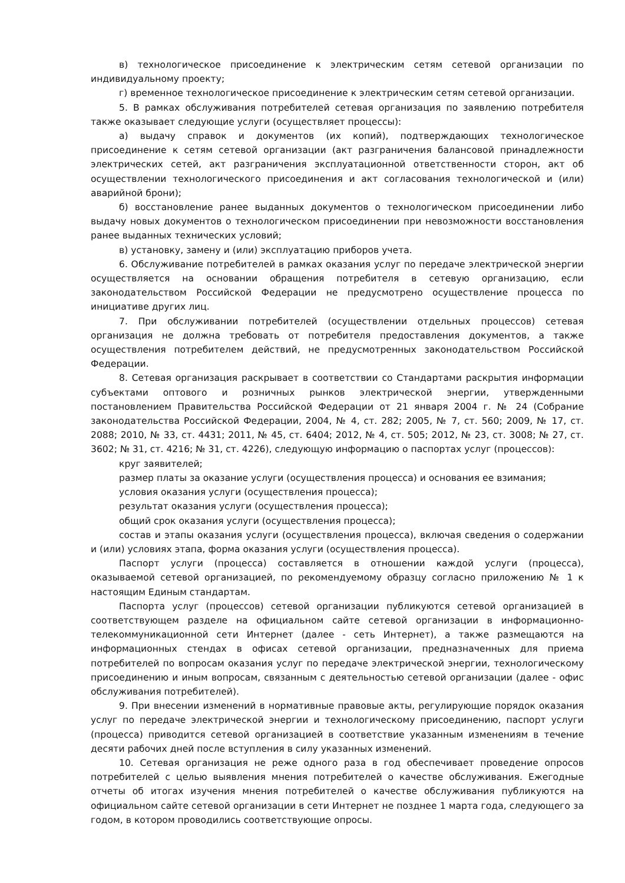в) технологическое присоединение к электрическим сетям сетевой организации по индивидуальному проекту;
г) временное технологическое присоединение к электрическим сетям сетевой организации.
5. В рамках обслуживания потребителей сетевая организация по заявлению потребителя также оказывает следующие услуги (осуществляет процессы):
а) выдачу справок и документов (их копий), подтверждающих технологическое присоединение к сетям сетевой организации (акт разграничения балансовой принадлежности электрических сетей, акт разграничения эксплуатационной ответственности сторон, акт об осуществлении технологического присоединения и акт согласования технологической и (или) аварийной брони);
б) восстановление ранее выданных документов о технологическом присоединении либо выдачу новых документов о технологическом присоединении при невозможности восстановления ранее выданных технических условий;
в) установку, замену и (или) эксплуатацию приборов учета.
6. Обслуживание потребителей в рамках оказания услуг по передаче электрической энергии осуществляется на основании обращения потребителя в сетевую организацию, если законодательством Российской Федерации не предусмотрено осуществление процесса по инициативе других лиц.
7. При обслуживании потребителей (осуществлении отдельных процессов) сетевая организация не должна требовать от потребителя предоставления документов, а также осуществления потребителем действий, не предусмотренных законодательством Российской Федерации.
8. Сетевая организация раскрывает в соответствии со Стандартами раскрытия информации субъектами оптового и розничных рынков электрической энергии, утвержденными постановлением Правительства Российской Федерации от 21 января 2004 г. № 24 (Собрание законодательства Российской Федерации, 2004, № 4, ст. 282; 2005, № 7, ст. 560; 2009, № 17, ст. 2088; 2010, № 33, ст. 4431; 2011, № 45, ст. 6404; 2012, № 4, ст. 505; 2012, № 23, ст. 3008; № 27, ст. 3602; № 31, ст. 4216; № 31, ст. 4226), следующую информацию о паспортах услуг (процессов):
круг заявителей;
размер платы за оказание услуги (осуществления процесса) и основания ее взимания;
условия оказания услуги (осуществления процесса);
результат оказания услуги (осуществления процесса);
общий срок оказания услуги (осуществления процесса);
состав и этапы оказания услуги (осуществления процесса), включая сведения о содержании и (или) условиях этапа, форма оказания услуги (осуществления процесса).
Паспорт услуги (процесса) составляется в отношении каждой услуги (процесса), оказываемой сетевой организацией, по рекомендуемому образцу согласно приложению № 1 к настоящим Единым стандартам.
Паспорта услуг (процессов) сетевой организации публикуются сетевой организацией в соответствующем разделе на официальном сайте сетевой организации в информационно-телекоммуникационной сети Интернет (далее - сеть Интернет), а также размещаются на информационных стендах в офисах сетевой организации, предназначенных для приема потребителей по вопросам оказания услуг по передаче электрической энергии, технологическому присоединению и иным вопросам, связанным с деятельностью сетевой организации (далее - офис обслуживания потребителей).
9. При внесении изменений в нормативные правовые акты, регулирующие порядок оказания услуг по передаче электрической энергии и технологическому присоединению, паспорт услуги (процесса) приводится сетевой организацией в соответствие указанным изменениям в течение десяти рабочих дней после вступления в силу указанных изменений.
10. Сетевая организация не реже одного раза в год обеспечивает проведение опросов потребителей с целью выявления мнения потребителей о качестве обслуживания. Ежегодные отчеты об итогах изучения мнения потребителей о качестве обслуживания публикуются на официальном сайте сетевой организации в сети Интернет не позднее 1 марта года, следующего за годом, в котором проводились соответствующие опросы.